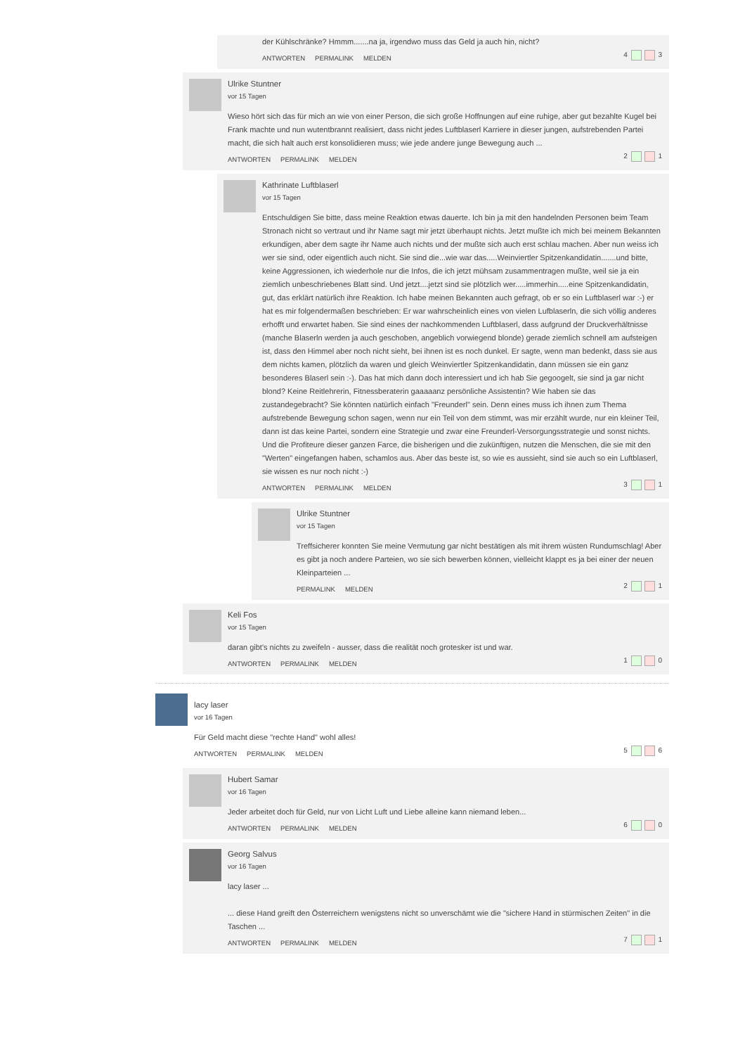der Kühlschränke? Hmmm.......na ja, irgendwo muss das Geld ja auch hin, nicht?
ANTWORTEN PERMALINK MELDEN
4 3
Ulrike Stuntner
vor 15 Tagen
Wieso hört sich das für mich an wie von einer Person, die sich große Hoffnungen auf eine ruhige, aber gut bezahlte Kugel bei Frank machte und nun wutentbrannt realisiert, dass nicht jedes Luftblaserl Karriere in dieser jungen, aufstrebenden Partei macht, die sich halt auch erst konsolidieren muss; wie jede andere junge Bewegung auch ...
ANTWORTEN PERMALINK MELDEN
2 1
Kathrinate Luftblaserl
vor 15 Tagen
Entschuldigen Sie bitte, dass meine Reaktion etwas dauerte. Ich bin ja mit den handelnden Personen beim Team Stronach nicht so vertraut und ihr Name sagt mir jetzt überhaupt nichts. Jetzt mußte ich mich bei meinem Bekannten erkundigen, aber dem sagte ihr Name auch nichts und der mußte sich auch erst schlau machen. Aber nun weiss ich wer sie sind, oder eigentlich auch nicht. Sie sind die...wie war das.....Weinviertler Spitzenkandidatin.......und bitte, keine Aggressionen, ich wiederhole nur die Infos, die ich jetzt mühsam zusammentragen mußte, weil sie ja ein ziemlich unbeschriebenes Blatt sind. Und jetzt....jetzt sind sie plötzlich wer.....immerhin.....eine Spitzenkandidatin, gut, das erklärt natürlich ihre Reaktion. Ich habe meinen Bekannten auch gefragt, ob er so ein Luftblaserl war :-) er hat es mir folgendermaßen beschrieben: Er war wahrscheinlich eines von vielen Lufblaserln, die sich völlig anderes erhofft und erwartet haben. Sie sind eines der nachkommenden Luftblaserl, dass aufgrund der Druckverhältnisse (manche Blaserln werden ja auch geschoben, angeblich vorwiegend blonde) gerade ziemlich schnell am aufsteigen ist, dass den Himmel aber noch nicht sieht, bei ihnen ist es noch dunkel. Er sagte, wenn man bedenkt, dass sie aus dem nichts kamen, plötzlich da waren und gleich Weinviertler Spitzenkandidatin, dann müssen sie ein ganz besonderes Blaserl sein :-). Das hat mich dann doch interessiert und ich hab Sie gegoogelt, sie sind ja gar nicht blond? Keine Reitlehrerin, Fitnessberaterin gaaaaanz persönliche Assistentin? Wie haben sie das zustandegebracht? Sie könnten natürlich einfach "Freunderl" sein. Denn eines muss ich ihnen zum Thema aufstrebende Bewegung schon sagen, wenn nur ein Teil von dem stimmt, was mir erzählt wurde, nur ein kleiner Teil, dann ist das keine Partei, sondern eine Strategie und zwar eine Freunderl-Versorgungsstrategie und sonst nichts. Und die Profiteure dieser ganzen Farce, die bisherigen und die zukünftigen, nutzen die Menschen, die sie mit den "Werten" eingefangen haben, schamlos aus. Aber das beste ist, so wie es aussieht, sind sie auch so ein Luftblaserl, sie wissen es nur noch nicht :-)
ANTWORTEN PERMALINK MELDEN
3 1
Ulrike Stuntner
vor 15 Tagen
Treffsicherer konnten Sie meine Vermutung gar nicht bestätigen als mit ihrem wüsten Rundumschlag! Aber es gibt ja noch andere Parteien, wo sie sich bewerben können, vielleicht klappt es ja bei einer der neuen Kleinparteien ...
PERMALINK MELDEN
2 1
Keli Fos
vor 15 Tagen
daran gibt's nichts zu zweifeln - ausser, dass die realität noch grotesker ist und war.
ANTWORTEN PERMALINK MELDEN
1 0
lacy laser
vor 16 Tagen
Für Geld macht diese "rechte Hand" wohl alles!
ANTWORTEN PERMALINK MELDEN
5 6
Hubert Samar
vor 16 Tagen
Jeder arbeitet doch für Geld, nur von Licht Luft und Liebe alleine kann niemand leben...
ANTWORTEN PERMALINK MELDEN
6 0
Georg Salvus
vor 16 Tagen
lacy laser ...
... diese Hand greift den Österreichern wenigstens nicht so unverschämt wie die "sichere Hand in stürmischen Zeiten" in die Taschen ...
ANTWORTEN PERMALINK MELDEN
7 1